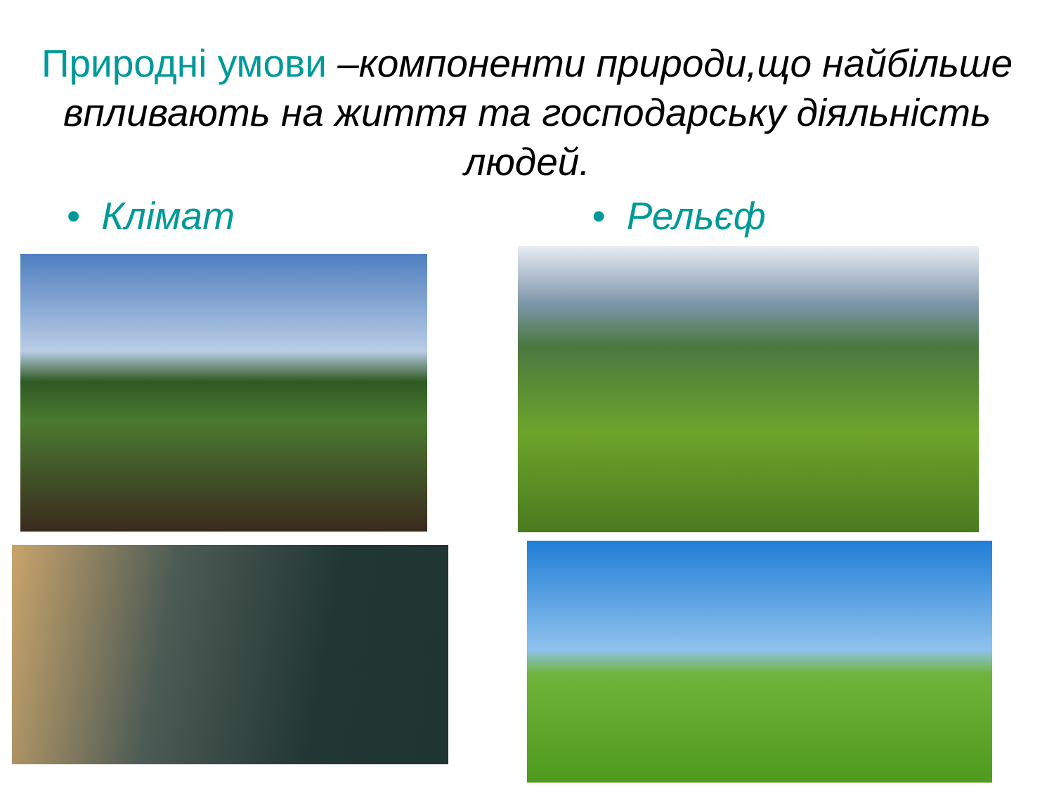Природні умови –компоненти природи,що найбільше впливають на життя та господарську діяльність людей.
• Клімат • Рельєф